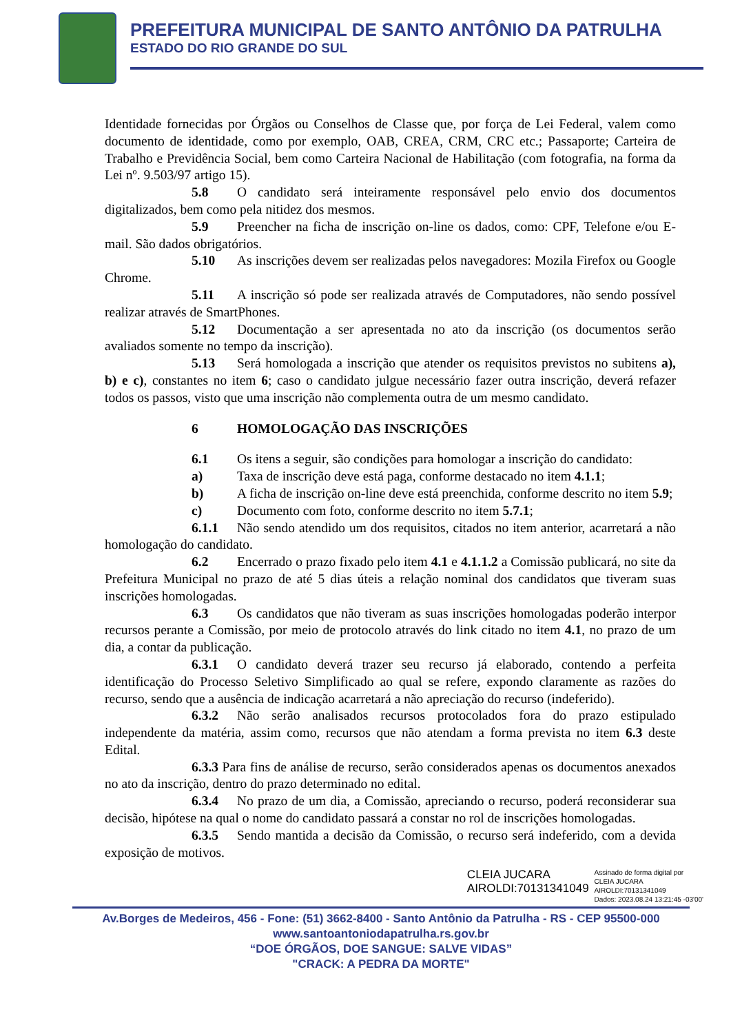PREFEITURA MUNICIPAL DE SANTO ANTÔNIO DA PATRULHA
ESTADO DO RIO GRANDE DO SUL
Identidade fornecidas por Órgãos ou Conselhos de Classe que, por força de Lei Federal, valem como documento de identidade, como por exemplo, OAB, CREA, CRM, CRC etc.; Passaporte; Carteira de Trabalho e Previdência Social, bem como Carteira Nacional de Habilitação (com fotografia, na forma da Lei nº. 9.503/97 artigo 15).
5.8 O candidato será inteiramente responsável pelo envio dos documentos digitalizados, bem como pela nitidez dos mesmos.
5.9 Preencher na ficha de inscrição on-line os dados, como: CPF, Telefone e/ou E-mail. São dados obrigatórios.
5.10 As inscrições devem ser realizadas pelos navegadores: Mozila Firefox ou Google Chrome.
5.11 A inscrição só pode ser realizada através de Computadores, não sendo possível realizar através de SmartPhones.
5.12 Documentação a ser apresentada no ato da inscrição (os documentos serão avaliados somente no tempo da inscrição).
5.13 Será homologada a inscrição que atender os requisitos previstos no subitens a), b) e c), constantes no item 6; caso o candidato julgue necessário fazer outra inscrição, deverá refazer todos os passos, visto que uma inscrição não complementa outra de um mesmo candidato.
6 HOMOLOGAÇÃO DAS INSCRIÇÕES
6.1 Os itens a seguir, são condições para homologar a inscrição do candidato:
a) Taxa de inscrição deve está paga, conforme destacado no item 4.1.1;
b) A ficha de inscrição on-line deve está preenchida, conforme descrito no item 5.9;
c) Documento com foto, conforme descrito no item 5.7.1;
6.1.1 Não sendo atendido um dos requisitos, citados no item anterior, acarretará a não homologação do candidato.
6.2 Encerrado o prazo fixado pelo item 4.1 e 4.1.1.2 a Comissão publicará, no site da Prefeitura Municipal no prazo de até 5 dias úteis a relação nominal dos candidatos que tiveram suas inscrições homologadas.
6.3 Os candidatos que não tiveram as suas inscrições homologadas poderão interpor recursos perante a Comissão, por meio de protocolo através do link citado no item 4.1, no prazo de um dia, a contar da publicação.
6.3.1 O candidato deverá trazer seu recurso já elaborado, contendo a perfeita identificação do Processo Seletivo Simplificado ao qual se refere, expondo claramente as razões do recurso, sendo que a ausência de indicação acarretará a não apreciação do recurso (indeferido).
6.3.2 Não serão analisados recursos protocolados fora do prazo estipulado independente da matéria, assim como, recursos que não atendam a forma prevista no item 6.3 deste Edital.
6.3.3 Para fins de análise de recurso, serão considerados apenas os documentos anexados no ato da inscrição, dentro do prazo determinado no edital.
6.3.4 No prazo de um dia, a Comissão, apreciando o recurso, poderá reconsiderar sua decisão, hipótese na qual o nome do candidato passará a constar no rol de inscrições homologadas.
6.3.5 Sendo mantida a decisão da Comissão, o recurso será indeferido, com a devida exposição de motivos.
CLEIA JUCARA
AIROLDI:70131341049
Assinado de forma digital por
CLEIA JUCARA
AIROLDI:70131341049
Dados: 2023.08.24 13:21:45 -03'00'
Av.Borges de Medeiros, 456 - Fone: (51) 3662-8400 - Santo Antônio da Patrulha - RS - CEP 95500-000
www.santoantoniodapatrulha.rs.gov.br
“DOE ÓRGÃOS, DOE SANGUE: SALVE VIDAS”
"CRACK: A PEDRA DA MORTE"